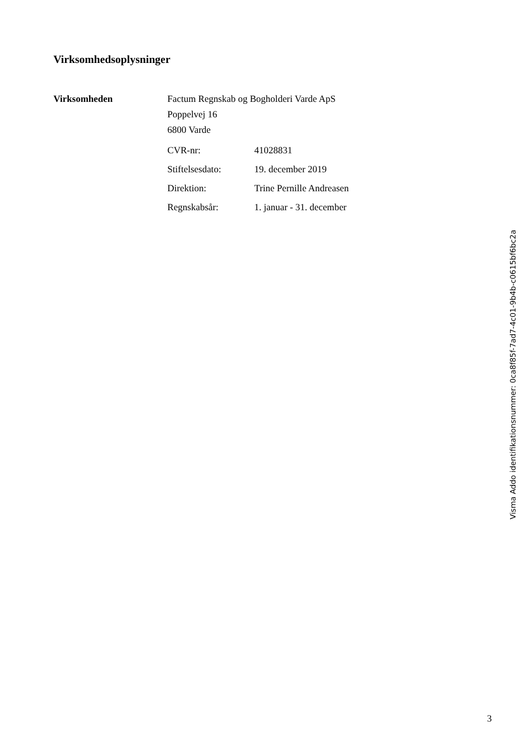Virksomhedsoplysninger
Virksomheden Factum Regnskab og Bogholderi Varde ApS
Poppelvej 16
6800 Varde
| CVR-nr: | 41028831 |
| Stiftelsesdato: | 19. december 2019 |
| Direktion: | Trine Pernille Andreasen |
| Regnskabsår: | 1. januar - 31. december |
Visma Addo identifikationsnummer: 0ca8f85f-7ad7-4c01-9b4b-c0615bf6bc2a
3